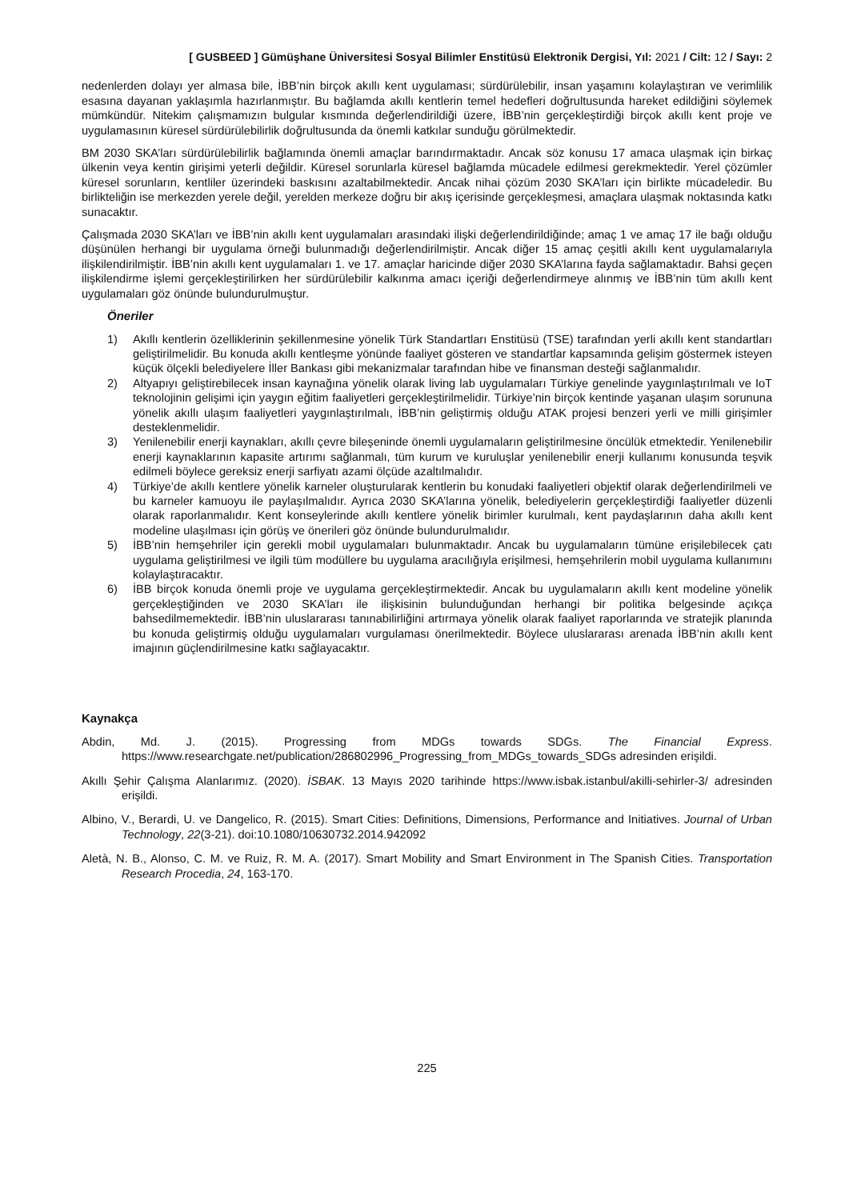[ GUSBEED ] Gümüşhane Üniversitesi Sosyal Bilimler Enstitüsü Elektronik Dergisi, Yıl: 2021 / Cilt: 12 / Sayı: 2
nedenlerden dolayı yer almasa bile, İBB’nin birçok akıllı kent uygulaması; sürdürülebilir, insan yaşamını kolaylaştıran ve verimlilik esasına dayanan yaklaşımla hazırlanmıştır. Bu bağlamda akıllı kentlerin temel hedefleri doğrultusunda hareket edildiğini söylemek mümkündür. Nitekim çalışmamızın bulgular kısmında değerlendirildiği üzere, İBB’nin gerçekleştirdiği birçok akıllı kent proje ve uygulamasının küresel sürdürülebilirlik doğrultusunda da önemli katkılar sunduğu görülmektedir.
BM 2030 SKA’ları sürdürülebilirlik bağlamında önemli amaçlar barındırmaktadır. Ancak söz konusu 17 amaca ulaşmak için birkaç ülkenin veya kentin girişimi yeterli değildir. Küresel sorunlarla küresel bağlamda mücadele edilmesi gerekmektedir. Yerel çözümler küresel sorunların, kentliler üzerindeki baskısını azaltabilmektedir. Ancak nihai çözüm 2030 SKA’ları için birlikte mücadeledir. Bu birlikteliğin ise merkezden yerele değil, yerelden merkeze doğru bir akış içerisinde gerçekleşmesi, amaçlara ulaşmak noktasında katkı sunacaktır.
Çalışmada 2030 SKA’ları ve İBB’nin akıllı kent uygulamaları arasındaki ilişki değerlendirildiğinde; amaç 1 ve amaç 17 ile bağı olduğu düşünülen herhangi bir uygulama örneği bulunmadığı değerlendirilmiştir. Ancak diğer 15 amaç çeşitli akıllı kent uygulamalarıyla ilişkilendirilmiştir. İBB’nin akıllı kent uygulamaları 1. ve 17. amaçlar haricinde diğer 2030 SKA’larına fayda sağlamaktadır. Bahsi geçen ilişkilendirme işlemi gerçekleştirilirken her sürdürülebilir kalkınma amacı içeriği değerlendirmeye alınmış ve İBB’nin tüm akıllı kent uygulamaları göz önünde bulundurulmuştur.
Öneriler
1) Akıllı kentlerin özelliklerinin şekillenmesine yönelik Türk Standartları Enstitüsü (TSE) tarafından yerli akıllı kent standartları geliştirilmelidir. Bu konuda akıllı kentleşme yönünde faaliyet gösteren ve standartlar kapsamında gelişim göstermek isteyen küçük ölçekli belediyelere İller Bankası gibi mekanizmalar tarafından hibe ve finansman desteği sağlanmalıdır.
2) Altyapıyı geliştirebilecek insan kaynağına yönelik olarak living lab uygulamaları Türkiye genelinde yaygınlaştırılmalı ve IoT teknolojinin gelişimi için yaygın eğitim faaliyetleri gerçekleştirilmelidir. Türkiye’nin birçok kentinde yaşanan ulaşım sorununa yönelik akıllı ulaşım faaliyetleri yaygınlaştırılmalı, İBB’nin geliştirmiş olduğu ATAK projesi benzeri yerli ve milli girişimler desteklenmelidir.
3) Yenilenebilir enerji kaynakları, akıllı çevre bileşeninde önemli uygulamaların geliştirilmesine öncülük etmektedir. Yenilenebilir enerji kaynaklarının kapasite artırımı sağlanmalı, tüm kurum ve kuruluşlar yenilenebilir enerji kullanımı konusunda teşvik edilmeli böylece gereksiz enerji sarfiyatı azami ölçüde azaltılmalıdır.
4) Türkiye’de akıllı kentlere yönelik karneler oluşturularak kentlerin bu konudaki faaliyetleri objektif olarak değerlendirilmeli ve bu karneler kamuoyu ile paylaşılmalıdır. Ayrıca 2030 SKA’larına yönelik, belediyelerin gerçekleştirdiği faaliyetler düzenli olarak raporlanmalıdır. Kent konseylerinde akıllı kentlere yönelik birimler kurulmalı, kent paydaşlarının daha akıllı kent modeline ulaşılması için görüş ve önerileri göz önünde bulundurulmalıdır.
5) İBB’nin hemşehriler için gerekli mobil uygulamaları bulunmaktadır. Ancak bu uygulamaların tümüne erişilebilecek çatı uygulama geliştirilmesi ve ilgili tüm modüllere bu uygulama aracılığıyla erişilmesi, hemşehrilerin mobil uygulama kullanımını kolaylaştıracaktır.
6) İBB birçok konuda önemli proje ve uygulama gerçekleştirmektedir. Ancak bu uygulamaların akıllı kent modeline yönelik gerçekleştiğinden ve 2030 SKA’ları ile ilişkisinin bulunduğundan herhangi bir politika belgesinde açıkça bahsedilmemektedir. İBB’nin uluslararası tanınabilirliğini artırmaya yönelik olarak faaliyet raporlarında ve stratejik planında bu konuda geliştirmiş olduğu uygulamaları vurgulaması önerilmektedir. Böylece uluslararası arenada İBB’nin akıllı kent imajının güçlendirilmesine katkı sağlayacaktır.
Kaynakça
Abdin, Md. J. (2015). Progressing from MDGs towards SDGs. The Financial Express. https://www.researchgate.net/publication/286802996_Progressing_from_MDGs_towards_SDGs adresinden erişildi.
Akıllı Şehir Çalışma Alanlarımız. (2020). İSBAK. 13 Mayıs 2020 tarihinde https://www.isbak.istanbul/akilli-sehirler-3/ adresinden erişildi.
Albino, V., Berardi, U. ve Dangelico, R. (2015). Smart Cities: Definitions, Dimensions, Performance and Initiatives. Journal of Urban Technology, 22(3-21). doi:10.1080/10630732.2014.942092
Aletà, N. B., Alonso, C. M. ve Ruiz, R. M. A. (2017). Smart Mobility and Smart Environment in The Spanish Cities. Transportation Research Procedia, 24, 163-170.
225